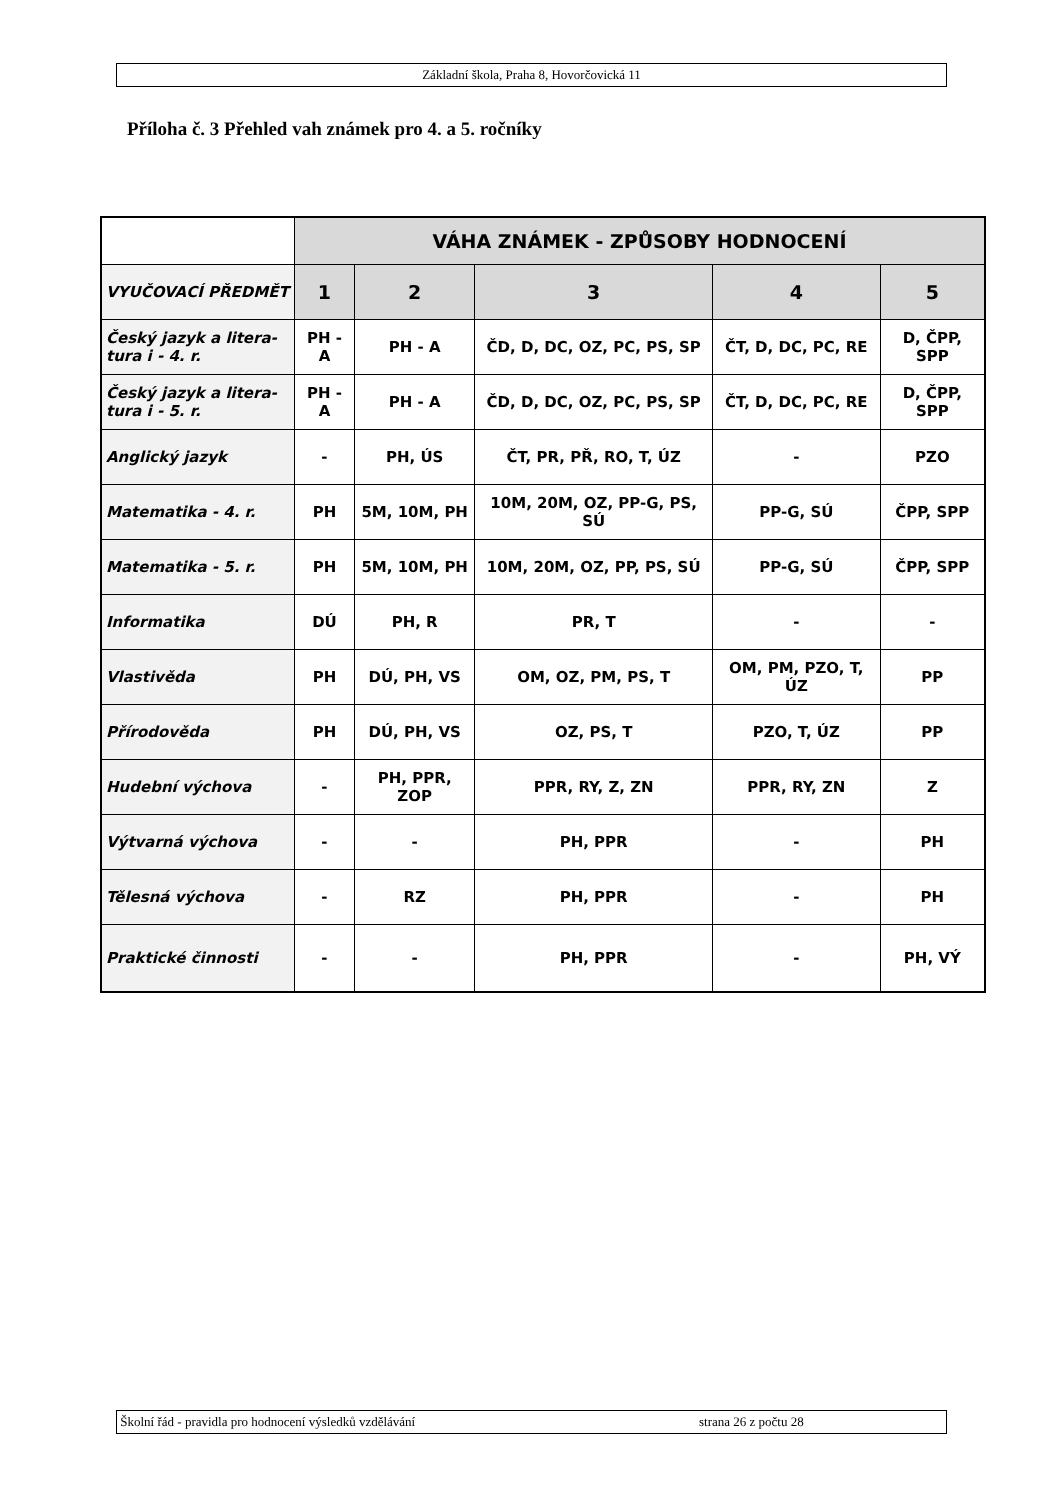Základní škola, Praha 8, Hovorčovická 11
Příloha č. 3 Přehled vah známek pro 4. a 5. ročníky
| | VÁHA ZNÁMEK - ZPŮSOBY HODNOCENÍ | | | | |
| VYUČOVACÍ PŘEDMĚT | 1 | 2 | 3 | 4 | 5 |
| Český jazyk a litera-tura i - 4. r. | PH - A | PH - A | ČD, D, DC, OZ, PC, PS, SP | ČT, D, DC, PC, RE | D, ČPP, SPP |
| Český jazyk a litera-tura i - 5. r. | PH - A | PH - A | ČD, D, DC, OZ, PC, PS, SP | ČT, D, DC, PC, RE | D, ČPP, SPP |
| Anglický jazyk | - | PH, ÚS | ČT, PR, PŘ, RO, T, ÚZ | - | PZO |
| Matematika - 4. r. | PH | 5M, 10M, PH | 10M, 20M, OZ, PP-G, PS, SÚ | PP-G, SÚ | ČPP, SPP |
| Matematika - 5. r. | PH | 5M, 10M, PH | 10M, 20M, OZ, PP, PS, SÚ | PP-G, SÚ | ČPP, SPP |
| Informatika | DÚ | PH, R | PR, T | - | - |
| Vlastivěda | PH | DÚ, PH, VS | OM, OZ, PM, PS, T | OM, PM, PZO, T, ÚZ | PP |
| Přírodověda | PH | DÚ, PH, VS | OZ, PS, T | PZO, T, ÚZ | PP |
| Hudební výchova | - | PH, PPR, ZOP | PPR, RY, Z, ZN | PPR, RY, ZN | Z |
| Výtvarná výchova | - | - | PH, PPR | - | PH |
| Tělesná výchova | - | RZ | PH, PPR | - | PH |
| Praktické činnosti | - | - | PH, PPR | - | PH, VÝ |
Školní řád - pravidla pro hodnocení výsledků vzdělávání strana 26 z počtu 28